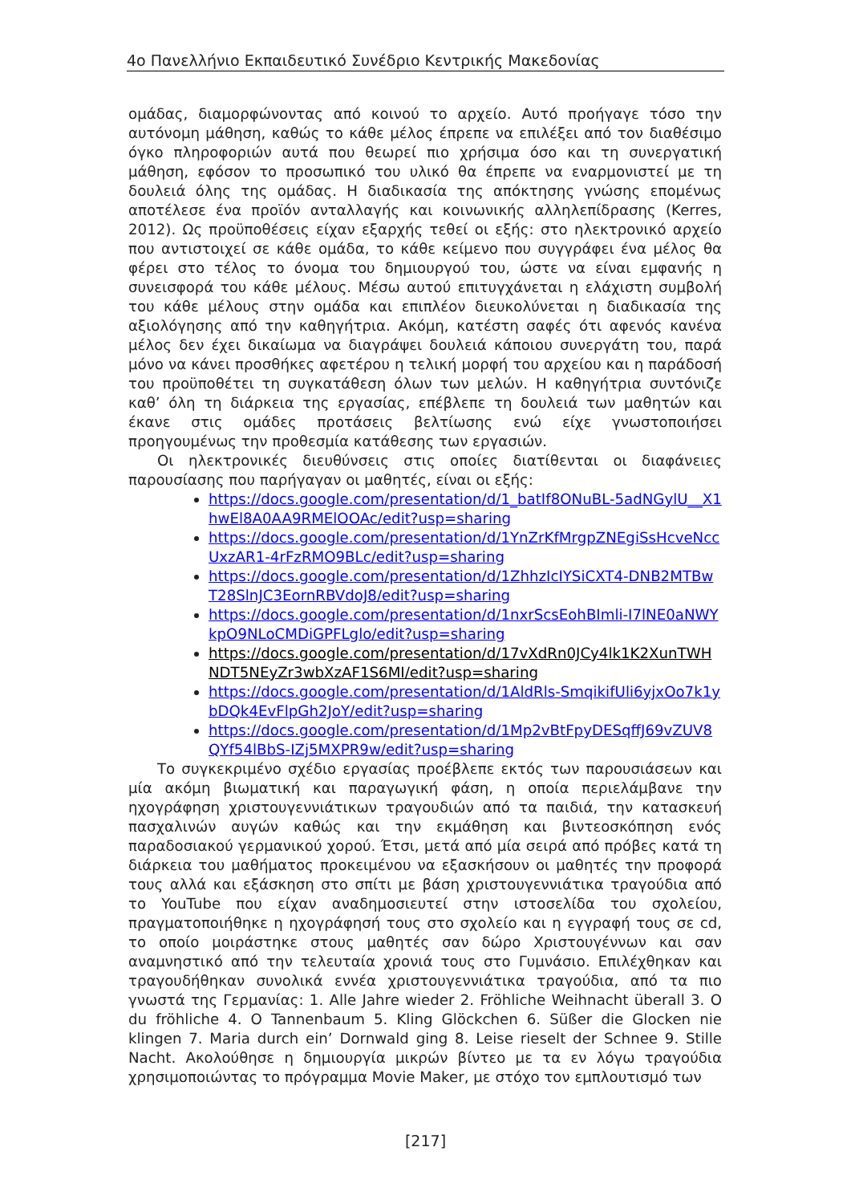4ο Πανελλήνιο Εκπαιδευτικό Συνέδριο Κεντρικής Μακεδονίας
ομάδας, διαμορφώνοντας από κοινού το αρχείο. Αυτό προήγαγε τόσο την αυτόνομη μάθηση, καθώς το κάθε μέλος έπρεπε να επιλέξει από τον διαθέσιμο όγκο πληροφοριών αυτά που θεωρεί πιο χρήσιμα όσο και τη συνεργατική μάθηση, εφόσον το προσωπικό του υλικό θα έπρεπε να εναρμονιστεί με τη δουλειά όλης της ομάδας. Η διαδικασία της απόκτησης γνώσης επομένως αποτέλεσε ένα προϊόν ανταλλαγής και κοινωνικής αλληλεπίδρασης (Kerres, 2012). Ως προϋποθέσεις είχαν εξαρχής τεθεί οι εξής: στο ηλεκτρονικό αρχείο που αντιστοιχεί σε κάθε ομάδα, το κάθε κείμενο που συγγράφει ένα μέλος θα φέρει στο τέλος το όνομα του δημιουργού του, ώστε να είναι εμφανής η συνεισφορά του κάθε μέλους. Μέσω αυτού επιτυγχάνεται η ελάχιστη συμβολή του κάθε μέλους στην ομάδα και επιπλέον διευκολύνεται η διαδικασία της αξιολόγησης από την καθηγήτρια. Ακόμη, κατέστη σαφές ότι αφενός κανένα μέλος δεν έχει δικαίωμα να διαγράψει δουλειά κάποιου συνεργάτη του, παρά μόνο να κάνει προσθήκες αφετέρου η τελική μορφή του αρχείου και η παράδοσή του προϋποθέτει τη συγκατάθεση όλων των μελών. Η καθηγήτρια συντόνιζε καθ’ όλη τη διάρκεια της εργασίας, επέβλεπε τη δουλειά των μαθητών και έκανε στις ομάδες προτάσεις βελτίωσης ενώ είχε γνωστοποιήσει προηγουμένως την προθεσμία κατάθεσης των εργασιών.
Οι ηλεκτρονικές διευθύνσεις στις οποίες διατίθενται οι διαφάνειες παρουσίασης που παρήγαγαν οι μαθητές, είναι οι εξής:
https://docs.google.com/presentation/d/1_batIf8ONuBL-5adNGylU__X1hwEl8A0AA9RMElOOAc/edit?usp=sharing
https://docs.google.com/presentation/d/1YnZrKfMrgpZNEgiSsHcveNccUxzAR1-4rFzRMO9BLc/edit?usp=sharing
https://docs.google.com/presentation/d/1ZhhzIcIYSiCXT4-DNB2MTBwT28SlnJC3EornRBVdoJ8/edit?usp=sharing
https://docs.google.com/presentation/d/1nxrScsEohBImli-I7lNE0aNWYkpO9NLoCMDiGPFLglo/edit?usp=sharing
https://docs.google.com/presentation/d/17vXdRn0JCy4lk1K2XunTWHNDT5NEyZr3wbXzAF1S6MI/edit?usp=sharing
https://docs.google.com/presentation/d/1AldRls-SmqikifUli6yjxOo7k1ybDQk4EvFlpGh2JoY/edit?usp=sharing
https://docs.google.com/presentation/d/1Mp2vBtFpyDESqffJ69vZUV8QYf54lBbS-IZj5MXPR9w/edit?usp=sharing
Το συγκεκριμένο σχέδιο εργασίας προέβλεπε εκτός των παρουσιάσεων και μία ακόμη βιωματική και παραγωγική φάση, η οποία περιελάμβανε την ηχογράφηση χριστουγεννιάτικων τραγουδιών από τα παιδιά, την κατασκευή πασχαλινών αυγών καθώς και την εκμάθηση και βιντεοσκόπηση ενός παραδοσιακού γερμανικού χορού. Έτσι, μετά από μία σειρά από πρόβες κατά τη διάρκεια του μαθήματος προκειμένου να εξασκήσουν οι μαθητές την προφορά τους αλλά και εξάσκηση στο σπίτι με βάση χριστουγεννιάτικα τραγούδια από το YouTube που είχαν αναδημοσιευτεί στην ιστοσελίδα του σχολείου, πραγματοποιήθηκε η ηχογράφησή τους στο σχολείο και η εγγραφή τους σε cd, το οποίο μοιράστηκε στους μαθητές σαν δώρο Χριστουγέννων και σαν αναμνηστικό από την τελευταία χρονιά τους στο Γυμνάσιο. Επιλέχθηκαν και τραγουδήθηκαν συνολικά εννέα χριστουγεννιάτικα τραγούδια, από τα πιο γνωστά της Γερμανίας: 1. Alle Jahre wieder 2. Fröhliche Weihnacht überall 3. O du fröhliche 4. O Tannenbaum 5. Kling Glöckchen 6. Süßer die Glocken nie klingen 7. Maria durch ein’ Dornwald ging 8. Leise rieselt der Schnee 9. Stille Nacht. Ακολούθησε η δημιουργία μικρών βίντεο με τα εν λόγω τραγούδια χρησιμοποιώντας το πρόγραμμα Movie Maker, με στόχο τον εμπλουτισμό των
[217]